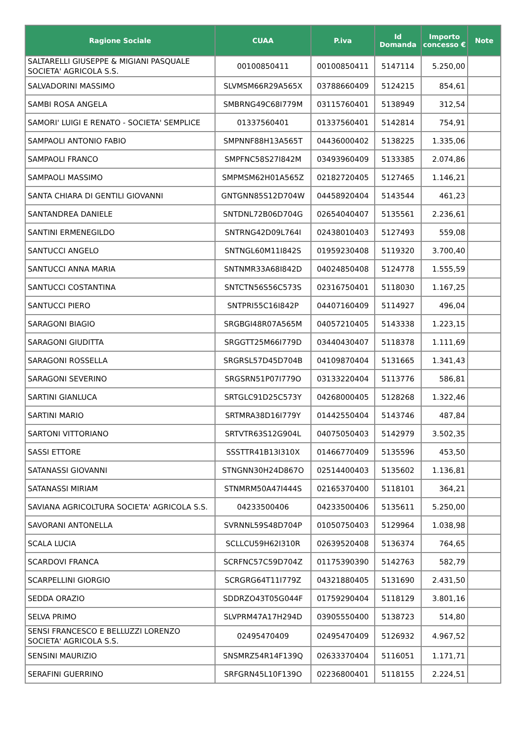| Ragione Sociale | CUAA | P.iva | Id Domanda | Importo concesso € | Note |
| --- | --- | --- | --- | --- | --- |
| SALTARELLI GIUSEPPE & MIGIANI PASQUALE SOCIETA' AGRICOLA S.S. | 00100850411 | 00100850411 | 5147114 | 5.250,00 | |
| SALVADORINI MASSIMO | SLVMSM66R29A565X | 03788660409 | 5124215 | 854,61 | |
| SAMBI ROSA ANGELA | SMBRNG49C68I779M | 03115760401 | 5138949 | 312,54 | |
| SAMORI' LUIGI E RENATO - SOCIETA' SEMPLICE | 01337560401 | 01337560401 | 5142814 | 754,91 | |
| SAMPAOLI ANTONIO FABIO | SMPNNF88H13A565T | 04436000402 | 5138225 | 1.335,06 | |
| SAMPAOLI FRANCO | SMPFNC58S27I842M | 03493960409 | 5133385 | 2.074,86 | |
| SAMPAOLI MASSIMO | SMPMSM62H01A565Z | 02182720405 | 5127465 | 1.146,21 | |
| SANTA CHIARA DI GENTILI GIOVANNI | GNTGNN85S12D704W | 04458920404 | 5143544 | 461,23 | |
| SANTANDREA DANIELE | SNTDNL72B06D704G | 02654040407 | 5135561 | 2.236,61 | |
| SANTINI ERMENEGILDO | SNTRNG42D09L764I | 02438010403 | 5127493 | 559,08 | |
| SANTUCCI ANGELO | SNTNGL60M11I842S | 01959230408 | 5119320 | 3.700,40 | |
| SANTUCCI ANNA MARIA | SNTNMR33A68I842D | 04024850408 | 5124778 | 1.555,59 | |
| SANTUCCI COSTANTINA | SNTCTN56S56C573S | 02316750401 | 5118030 | 1.167,25 | |
| SANTUCCI PIERO | SNTPRI55C16I842P | 04407160409 | 5114927 | 496,04 | |
| SARAGONI BIAGIO | SRGBGI48R07A565M | 04057210405 | 5143338 | 1.223,15 | |
| SARAGONI GIUDITTA | SRGGTT25M66I779D | 03440430407 | 5118378 | 1.111,69 | |
| SARAGONI ROSSELLA | SRGRSL57D45D704B | 04109870404 | 5131665 | 1.341,43 | |
| SARAGONI SEVERINO | SRGSRN51P07I779O | 03133220404 | 5113776 | 586,81 | |
| SARTINI GIANLUCA | SRTGLC91D25C573Y | 04268000405 | 5128268 | 1.322,46 | |
| SARTINI MARIO | SRTMRA38D16I779Y | 01442550404 | 5143746 | 487,84 | |
| SARTONI VITTORIANO | SRTVTR63S12G904L | 04075050403 | 5142979 | 3.502,35 | |
| SASSI ETTORE | SSSTTR41B13I310X | 01466770409 | 5135596 | 453,50 | |
| SATANASSI GIOVANNI | STNGNN30H24D867O | 02514400403 | 5135602 | 1.136,81 | |
| SATANASSI MIRIAM | STNMRM50A47I444S | 02165370400 | 5118101 | 364,21 | |
| SAVIANA AGRICOLTURA SOCIETA' AGRICOLA S.S. | 04233500406 | 04233500406 | 5135611 | 5.250,00 | |
| SAVORANI ANTONELLA | SVRNNL59S48D704P | 01050750403 | 5129964 | 1.038,98 | |
| SCALA LUCIA | SCLLCU59H62I310R | 02639520408 | 5136374 | 764,65 | |
| SCARDOVI FRANCA | SCRFNC57C59D704Z | 01175390390 | 5142763 | 582,79 | |
| SCARPELLINI GIORGIO | SCRGRG64T11I779Z | 04321880405 | 5131690 | 2.431,50 | |
| SEDDA ORAZIO | SDDRZO43T05G044F | 01759290404 | 5118129 | 3.801,16 | |
| SELVA PRIMO | SLVPRM47A17H294D | 03905550400 | 5138723 | 514,80 | |
| SENSI FRANCESCO E BELLUZZI LORENZO SOCIETA' AGRICOLA S.S. | 02495470409 | 02495470409 | 5126932 | 4.967,52 | |
| SENSINI MAURIZIO | SNSMRZ54R14F139Q | 02633370404 | 5116051 | 1.171,71 | |
| SERAFINI GUERRINO | SRFGRN45L10F139O | 02236800401 | 5118155 | 2.224,51 | |